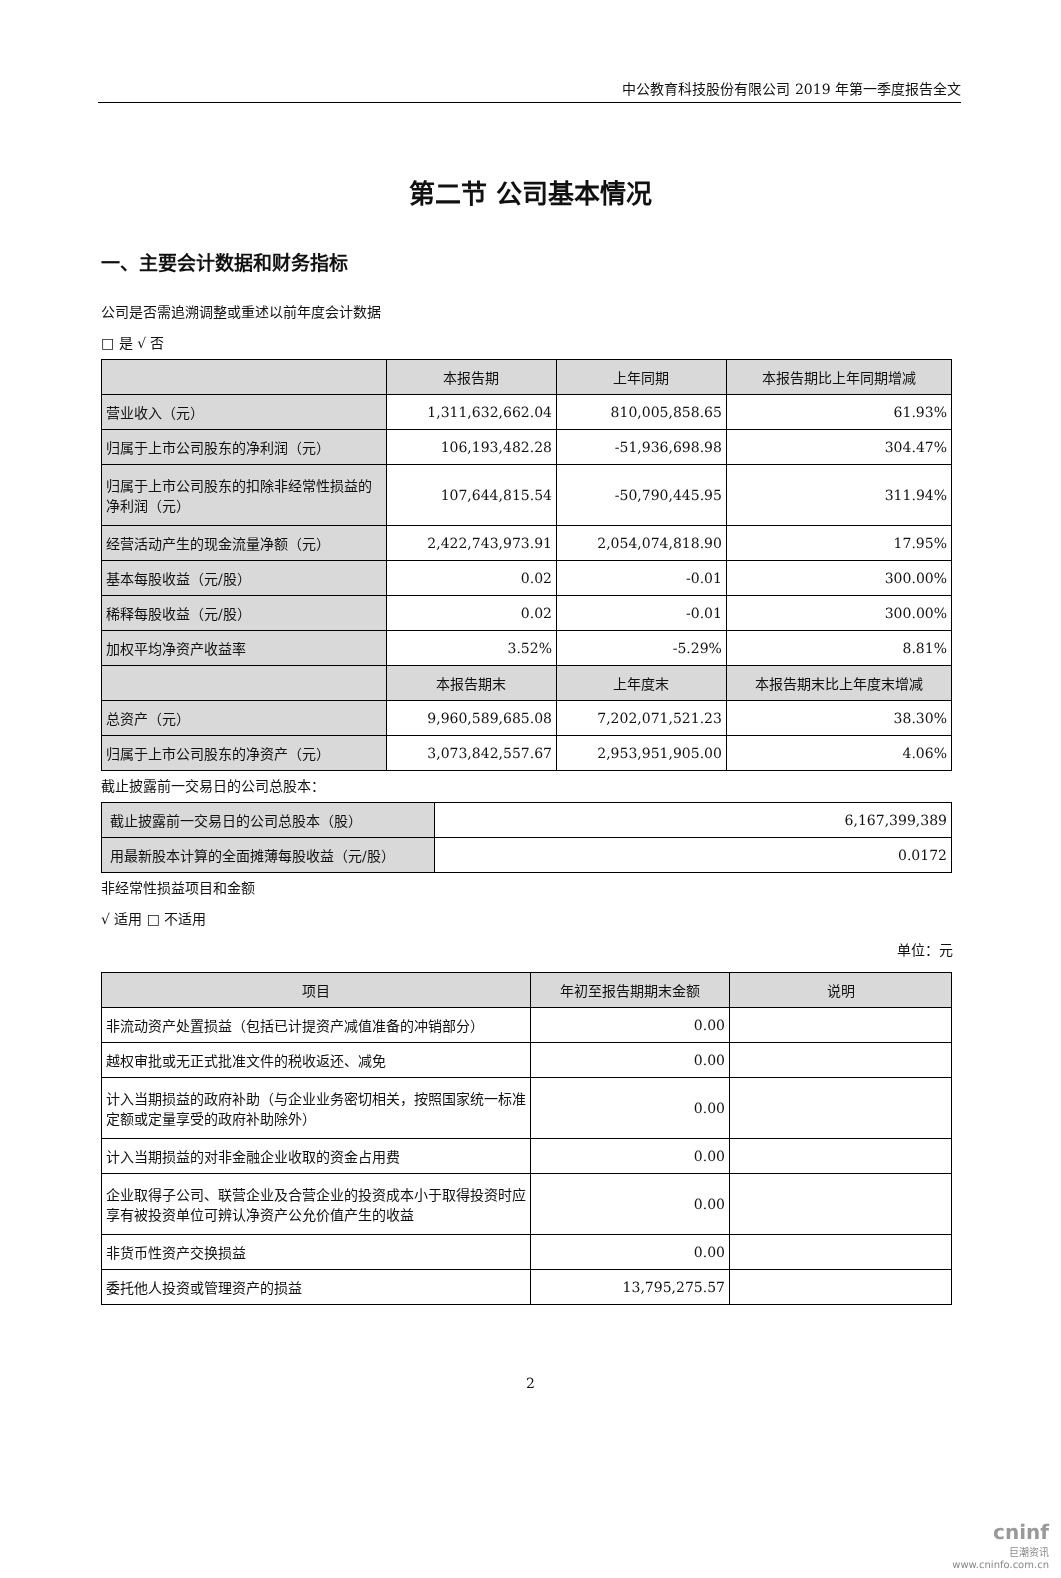中公教育科技股份有限公司 2019 年第一季度报告全文
第二节 公司基本情况
一、主要会计数据和财务指标
公司是否需追溯调整或重述以前年度会计数据
□ 是 √ 否
| | 本报告期 | 上年同期 | 本报告期比上年同期增减 |
| --- | --- | --- | --- |
| 营业收入（元） | 1,311,632,662.04 | 810,005,858.65 | 61.93% |
| 归属于上市公司股东的净利润（元） | 106,193,482.28 | -51,936,698.98 | 304.47% |
| 归属于上市公司股东的扣除非经常性损益的净利润（元） | 107,644,815.54 | -50,790,445.95 | 311.94% |
| 经营活动产生的现金流量净额（元） | 2,422,743,973.91 | 2,054,074,818.90 | 17.95% |
| 基本每股收益（元/股） | 0.02 | -0.01 | 300.00% |
| 稀释每股收益（元/股） | 0.02 | -0.01 | 300.00% |
| 加权平均净资产收益率 | 3.52% | -5.29% | 8.81% |
| | 本报告期末 | 上年度末 | 本报告期末比上年度末增减 |
| 总资产（元） | 9,960,589,685.08 | 7,202,071,521.23 | 38.30% |
| 归属于上市公司股东的净资产（元） | 3,073,842,557.67 | 2,953,951,905.00 | 4.06% |
截止披露前一交易日的公司总股本：
| 截止披露前一交易日的公司总股本（股） | 6,167,399,389 |
| 用最新股本计算的全面摊薄每股收益（元/股） | 0.0172 |
非经常性损益项目和金额
√ 适用 □ 不适用
单位：元
| 项目 | 年初至报告期期末金额 | 说明 |
| --- | --- | --- |
| 非流动资产处置损益（包括已计提资产减值准备的冲销部分） | 0.00 | |
| 越权审批或无正式批准文件的税收返还、减免 | 0.00 | |
| 计入当期损益的政府补助（与企业业务密切相关，按照国家统一标准定额或定量享受的政府补助除外） | 0.00 | |
| 计入当期损益的对非金融企业收取的资金占用费 | 0.00 | |
| 企业取得子公司、联营企业及合营企业的投资成本小于取得投资时应享有被投资单位可辨认净资产公允价值产生的收益 | 0.00 | |
| 非货币性资产交换损益 | 0.00 | |
| 委托他人投资或管理资产的损益 | 13,795,275.57 | |
2
cninf
巨潮资讯
www.cninfo.com.cn